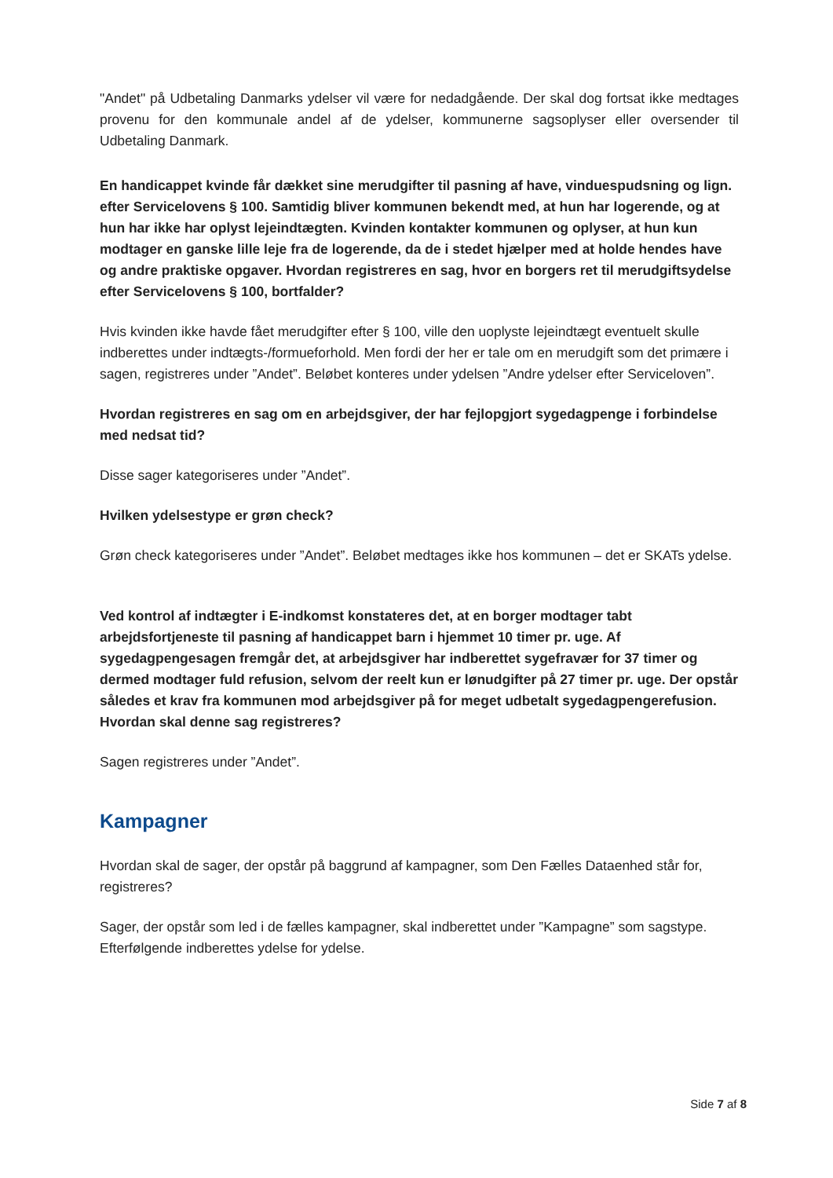"Andet" på Udbetaling Danmarks ydelser vil være for nedadgående. Der skal dog fortsat ikke medtages provenu for den kommunale andel af de ydelser, kommunerne sagsoplyser eller oversender til Udbetaling Danmark.
En handicappet kvinde får dækket sine merudgifter til pasning af have, vinduespudsning og lign. efter Servicelovens § 100. Samtidig bliver kommunen bekendt med, at hun har logerende, og at hun har ikke har oplyst lejeindtægten. Kvinden kontakter kommunen og oplyser, at hun kun modtager en ganske lille leje fra de logerende, da de i stedet hjælper med at holde hendes have og andre praktiske opgaver. Hvordan registreres en sag, hvor en borgers ret til merudgiftsydelse efter Servicelovens § 100, bortfalder?
Hvis kvinden ikke havde fået merudgifter efter § 100, ville den uoplyste lejeindtægt eventuelt skulle indberettes under indtægts-/formueforhold. Men fordi der her er tale om en merudgift som det primære i sagen, registreres under ”Andet”. Beløbet konteres under ydelsen ”Andre ydelser efter Serviceloven”.
Hvordan registreres en sag om en arbejdsgiver, der har fejlopgjort sygedagpenge i forbindelse med nedsat tid?
Disse sager kategoriseres under ”Andet”.
Hvilken ydelsestype er grøn check?
Grøn check kategoriseres under ”Andet”. Beløbet medtages ikke hos kommunen – det er SKATs ydelse.
Ved kontrol af indtægter i E-indkomst konstateres det, at en borger modtager tabt arbejdsfortjeneste til pasning af handicappet barn i hjemmet 10 timer pr. uge. Af sygedagpengesagen fremgår det, at arbejdsgiver har indberettet sygefravær for 37 timer og dermed modtager fuld refusion, selvom der reelt kun er lønudgifter på 27 timer pr. uge. Der opstår således et krav fra kommunen mod arbejdsgiver på for meget udbetalt sygedagpengerefusion. Hvordan skal denne sag registreres?
Sagen registreres under ”Andet”.
Kampagner
Hvordan skal de sager, der opstår på baggrund af kampagner, som Den Fælles Dataenhed står for, registreres?
Sager, der opstår som led i de fælles kampagner, skal indberettet under ”Kampagne” som sagstype. Efterfølgende indberettes ydelse for ydelse.
Side 7 af 8